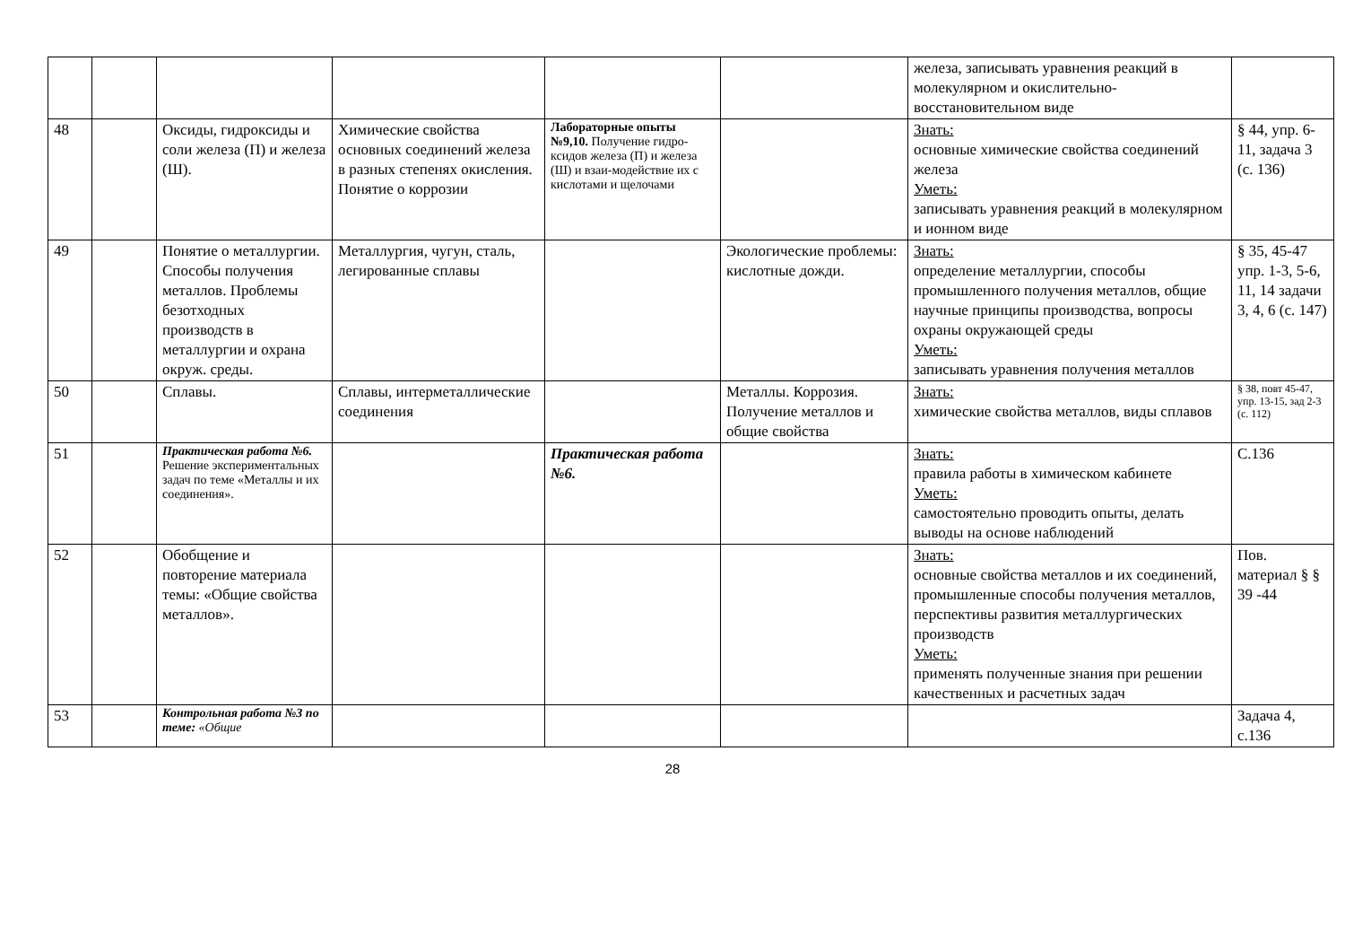| | | | | | | железа, записывать уравнения реакций в молекулярном и окислительно-восстановительном виде | |
| 48 | | Оксиды, гидроксиды и соли железа (П) и железа (Ш). | Химические свойства основных соединений железа в разных степенях окисления. Понятие о коррозии | Лабораторные опыты №9,10. Получение гидро-ксидов железа (П) и железа (Ш) и взаи-модействие их с кислотами и щелочами | | Знать: основные химические свойства соединений железа Уметь: записывать уравнения реакций в молекулярном и ионном виде | § 44, упр. 6-11, задача 3 (с. 136) |
| 49 | | Понятие о металлургии. Способы получения металлов. Проблемы безотходных производств в металлургии и охрана окруж. среды. | Металлургия, чугун, сталь, легированные сплавы | | Экологические проблемы: кислотные дожди. | Знать: определение металлургии, способы промышленного получения металлов, общие научные принципы производства, вопросы охраны окружающей среды Уметь: записывать уравнения получения металлов | § 35, 45-47 упр. 1-3, 5-6, 11, 14 задачи 3, 4, 6 (с. 147) |
| 50 | | Сплавы. | Сплавы, интерметаллические соединения | | Металлы. Коррозия. Получение металлов и общие свойства | Знать: химические свойства металлов, виды сплавов | § 38, повт 45-47, упр. 13-15, зад 2-3 (с. 112) |
| 51 | | Практическая работа №6. Решение экспериментальных задач по теме «Металлы и их соединения». | | Практическая работа №6. | | Знать: правила работы в химическом кабинете Уметь: самостоятельно проводить опыты, делать выводы на основе наблюдений | С.136 |
| 52 | | Обобщение и повторение материала темы: «Общие свойства металлов». | | | | Знать: основные свойства металлов и их соединений, промышленные способы получения металлов, перспективы развития металлургических производств Уметь: применять полученные знания при решении качественных и расчетных задач | Пов. материал § § 39 -44 |
| 53 | | Контрольная работа №3 по теме: «Общие | | | | | Задача 4, с.136 |
28